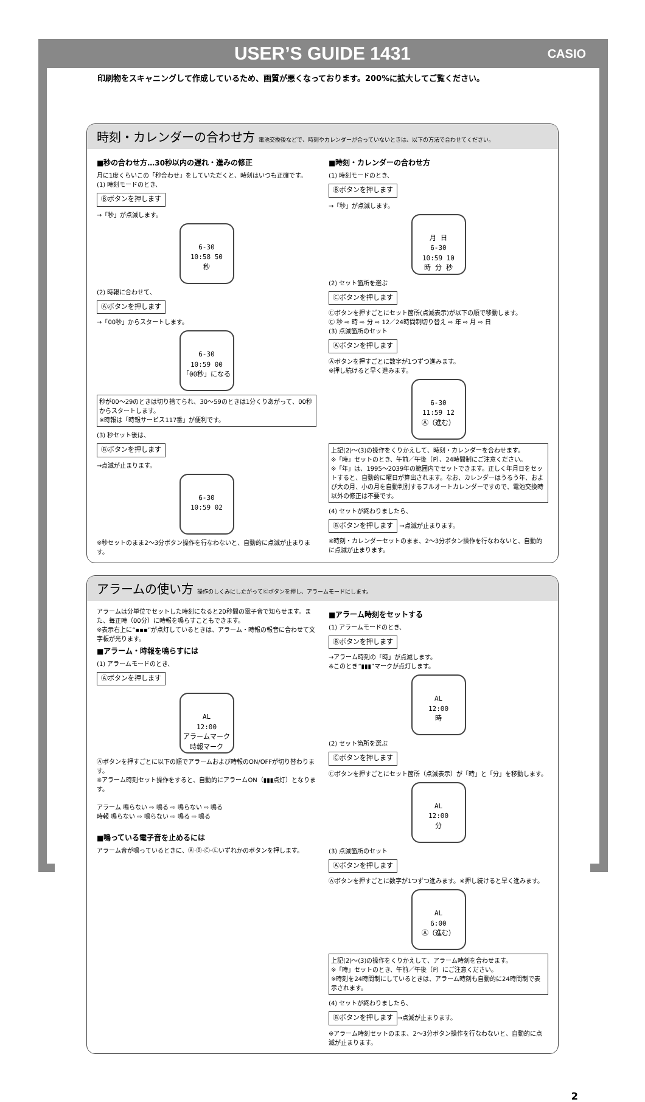USER’S GUIDE 1431 CASIO
印刷物をスキャニングして作成しているため、画質が悪くなっております。200%に拡大してご覧ください。
時刻・カレンダーの合わせ方 電池交換後などで、時刻やカレンダーが合っていないときは、以下の方法で合わせてください。
■秒の合わせ方…30秒以内の遅れ・進みの修正
月に1度くらいこの「秒合わせ」をしていただくと、時刻はいつも正確です。
(1) 時刻モードのとき、
Ⓑボタンを押します
→「秒」が点滅します。
6-30
10:58 50
秒
(2) 時報に合わせて、
Ⓐボタンを押します
→「00秒」からスタートします。
6-30
10:59 00
「00秒」になる
秒が00～29のときは切り捨てられ、30～59のときは1分くりあがって、00秒からスタートします。
※時報は「時報サービス117番」が便利です。
(3) 秒セット後は、
Ⓑボタンを押します
→点滅が止まります。
6-30
10:59 02
※秒セットのまま2～3分ボタン操作を行なわないと、自動的に点滅が止まります。
■時刻・カレンダーの合わせ方
(1) 時刻モードのとき、
Ⓑボタンを押します
→「秒」が点滅します。
月 日
6-30
10:59 10
時 分 秒
(2) セット箇所を選ぶ
Ⓒボタンを押します
Ⓒボタンを押すごとにセット箇所(点滅表示)が以下の順で移動します。
Ⓒ 秒 ⇨ 時 ⇨ 分 ⇨ 12／24時間制切り替え ⇨ 年 ⇨ 月 ⇨ 日
(3) 点滅箇所のセット
Ⓐボタンを押します
Ⓐボタンを押すごとに数字が1つずつ進みます。
※押し続けると早く進みます。
6-30
11:59 12
Ⓐ（進む）
上記(2)～(3)の操作をくりかえして、時刻・カレンダーを合わせます。
※「時」セットのとき、午前／午後（P）、24時間制にご注意ください。
※「年」は、1995～2039年の範囲内でセットできます。正しく年月日をセットすると、自動的に曜日が算出されます。なお、カレンダーはうるう年、および大の月、小の月を自動判別するフルオートカレンダーですので、電池交換時以外の修正は不要です。
(4) セットが終わりましたら、
Ⓑボタンを押します →点滅が止まります。
※時刻・カレンダーセットのまま、2～3分ボタン操作を行なわないと、自動的に点滅が止まります。
アラームの使い方 操作のしくみにしたがってⒸボタンを押し、アラームモードにします。
アラームは分単位でセットした時刻になると20秒間の電子音で知らせます。また、毎正時（00分）に時報を鳴らすこともできます。
※表示右上に“▪▪▪”が点灯しているときは、アラーム・時報の報音に合わせて文字板が光ります。
■アラーム・時報を鳴らすには
(1) アラームモードのとき、
Ⓐボタンを押します
AL
12:00
アラームマーク 時報マーク
Ⓐボタンを押すごとに以下の順でアラームおよび時報のON/OFFが切り替わります。
※アラーム時刻セット操作をすると、自動的にアラームON（▮▮▮点灯）となります。
アラーム 鳴らない ⇨ 鳴る ⇨ 鳴らない ⇨ 鳴る
時報 鳴らない ⇨ 鳴らない ⇨ 鳴る ⇨ 鳴る
■鳴っている電子音を止めるには
アラーム音が鳴っているときに、Ⓐ·Ⓑ·Ⓒ·Ⓛいずれかのボタンを押します。
■アラーム時刻をセットする
(1) アラームモードのとき、
Ⓑボタンを押します
→アラーム時刻の「時」が点滅します。
※このとき“▮▮▮”マークが点灯します。
AL
12:00
時
(2) セット箇所を選ぶ
Ⓒボタンを押します
Ⓒボタンを押すごとにセット箇所（点滅表示）が「時」と「分」を移動します。
AL
12:00
分
(3) 点滅箇所のセット
Ⓐボタンを押します
Ⓐボタンを押すごとに数字が1つずつ進みます。※押し続けると早く進みます。
AL
6:00
Ⓐ（進む）
上記(2)～(3)の操作をくりかえして、アラーム時刻を合わせます。
※「時」セットのとき、午前／午後（P）にご注意ください。
※時刻を24時間制にしているときは、アラーム時刻も自動的に24時間制で表示されます。
(4) セットが終わりましたら、
Ⓑボタンを押します →点滅が止まります。
※アラーム時刻セットのまま、2～3分ボタン操作を行なわないと、自動的に点滅が止まります。
2